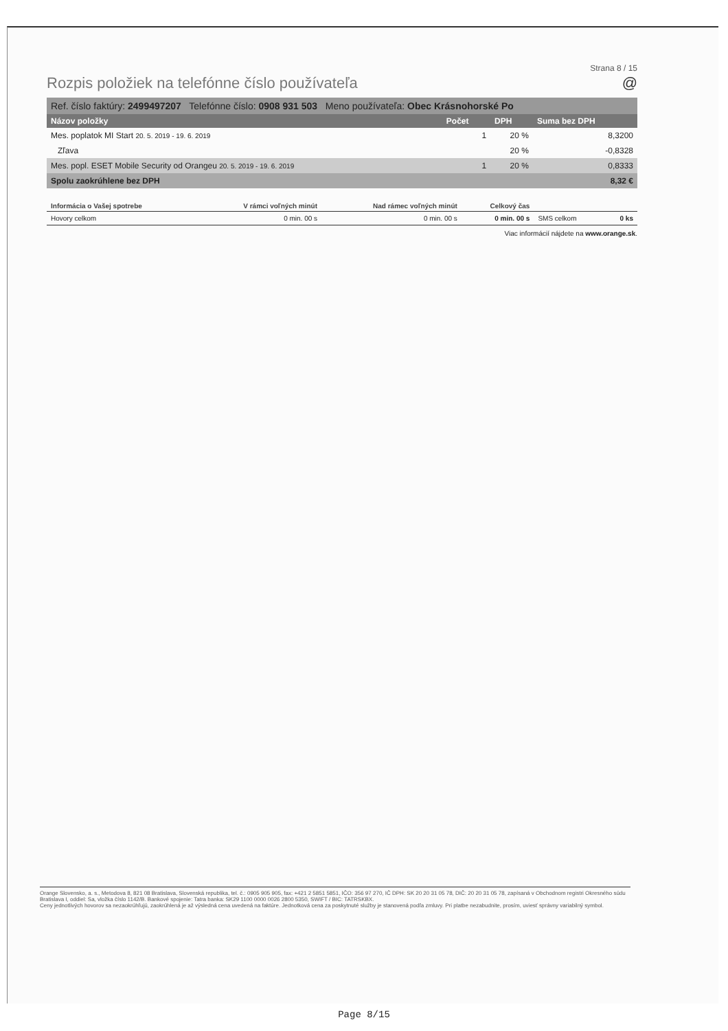Strana 8 / 15
Rozpis položiek na telefónne číslo používateľa @
| Ref. číslo faktúry: 2499497207 Telefónne číslo: 0908 931 503 Meno používateľa: Obec Krásnohorské Po | | | |
| Názov položky | Počet | DPH | Suma bez DPH |
| Mes. poplatok MI Start 20. 5. 2019 - 19. 6. 2019 | 1 | 20 % | 8,3200 |
| Zľava | | 20 % | -0,8328 |
| Mes. popl. ESET Mobile Security od Orangeu 20. 5. 2019 - 19. 6. 2019 | 1 | 20 % | 0,8333 |
| Spolu zaokrúhlene bez DPH | | | 8,32 € |
| Informácia o Vašej spotrebe | V rámci voľných minút | Nad rámec voľných minút | Celkový čas | | |
| --- | --- | --- | --- | --- | --- |
| Hovory celkom | 0 min. 00 s | 0 min. 00 s | 0 min. 00 s | SMS celkom | 0 ks |
Viac informácií nájdete na www.orange.sk.
Orange Slovensko, a. s., Metodova 8, 821 08 Bratislava, Slovenská republika, tel. č.: 0905 905 905, fax: +421 2 5851 5851, IČO: 356 97 270, IČ DPH: SK 20 20 31 05 78, DIČ: 20 20 31 05 78, zapísaná v Obchodnom registri Okresného súdu Bratislava I, oddiel: Sa, vložka číslo 1142/B. Bankové spojenie: Tatra banka: SK29 1100 0000 0026 2800 5350, SWIFT / BIC: TATRSKBX.
Ceny jednotlivých hovorov sa nezaokrúhľujú, zaokrúhlená je až výsledná cena uvedená na faktúre. Jednotková cena za poskytnuté služby je stanovená podľa zmluvy. Pri platbe nezabudnite, prosím, uviesť správny variabilný symbol.
Page 8/15